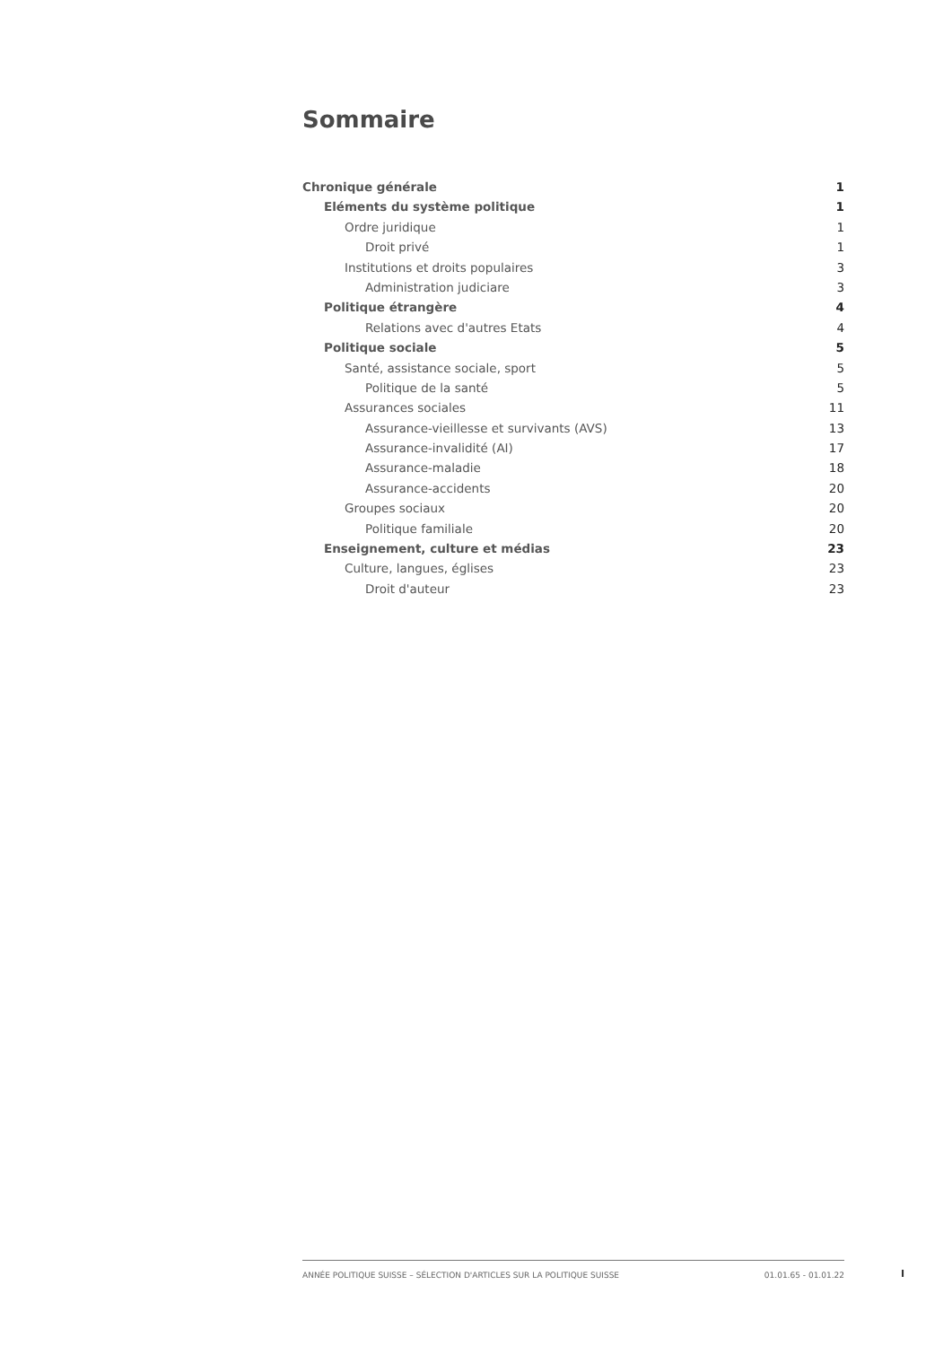Sommaire
Chronique générale 1
Eléments du système politique 1
Ordre juridique 1
Droit privé 1
Institutions et droits populaires 3
Administration judiciare 3
Politique étrangère 4
Relations avec d'autres Etats 4
Politique sociale 5
Santé, assistance sociale, sport 5
Politique de la santé 5
Assurances sociales 11
Assurance-vieillesse et survivants (AVS) 13
Assurance-invalidité (AI) 17
Assurance-maladie 18
Assurance-accidents 20
Groupes sociaux 20
Politique familiale 20
Enseignement, culture et médias 23
Culture, langues, églises 23
Droit d'auteur 23
ANNÉE POLITIQUE SUISSE – SÉLECTION D'ARTICLES SUR LA POLITIQUE SUISSE 01.01.65 - 01.01.22
I